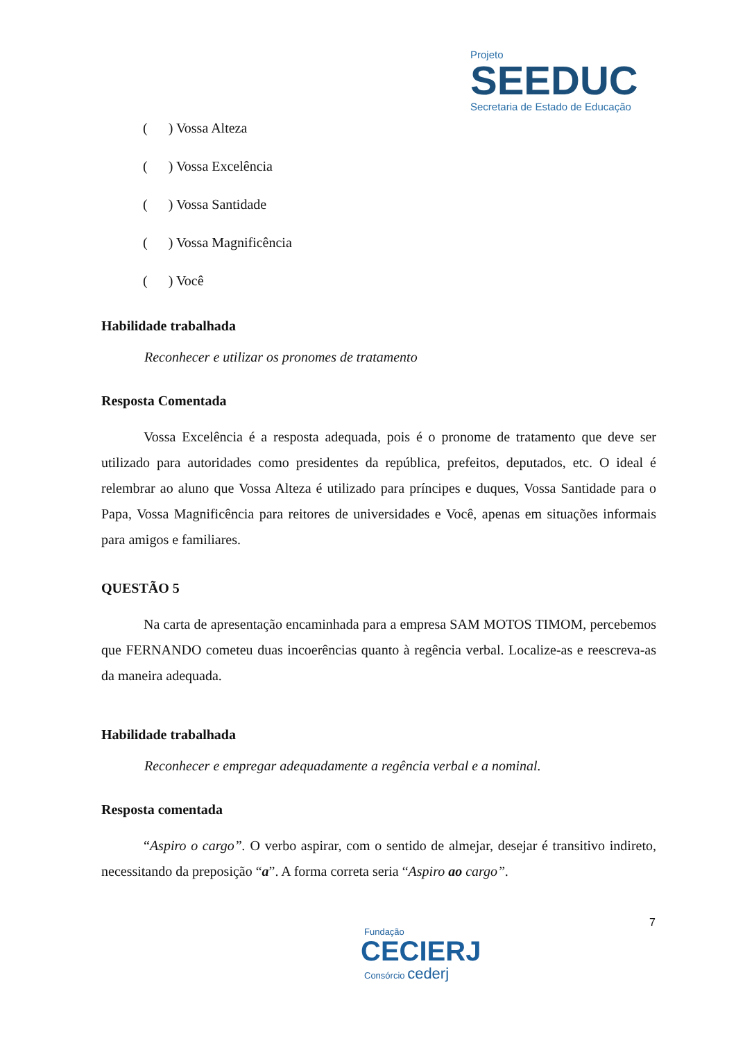Projeto
SEEDUC
Secretaria de Estado de Educação
( ) Vossa Alteza
( ) Vossa Excelência
( ) Vossa Santidade
( ) Vossa Magnificência
( ) Você
Habilidade trabalhada
Reconhecer e utilizar os pronomes de tratamento
Resposta Comentada
Vossa Excelência é a resposta adequada, pois é o pronome de tratamento que deve ser utilizado para autoridades como presidentes da república, prefeitos, deputados, etc. O ideal é relembrar ao aluno que Vossa Alteza é utilizado para príncipes e duques, Vossa Santidade para o Papa, Vossa Magnificência para reitores de universidades e Você, apenas em situações informais para amigos e familiares.
QUESTÃO 5
Na carta de apresentação encaminhada para a empresa SAM MOTOS TIMOM, percebemos que FERNANDO cometeu duas incoerências quanto à regência verbal. Localize-as e reescreva-as da maneira adequada.
Habilidade trabalhada
Reconhecer e empregar adequadamente a regência verbal e a nominal.
Resposta comentada
“Aspiro o cargo”. O verbo aspirar, com o sentido de almejar, desejar é transitivo indireto, necessitando da preposição “a”. A forma correta seria “Aspiro ao cargo”.
7
Fundação
CECIERJ
Consórcio cederj